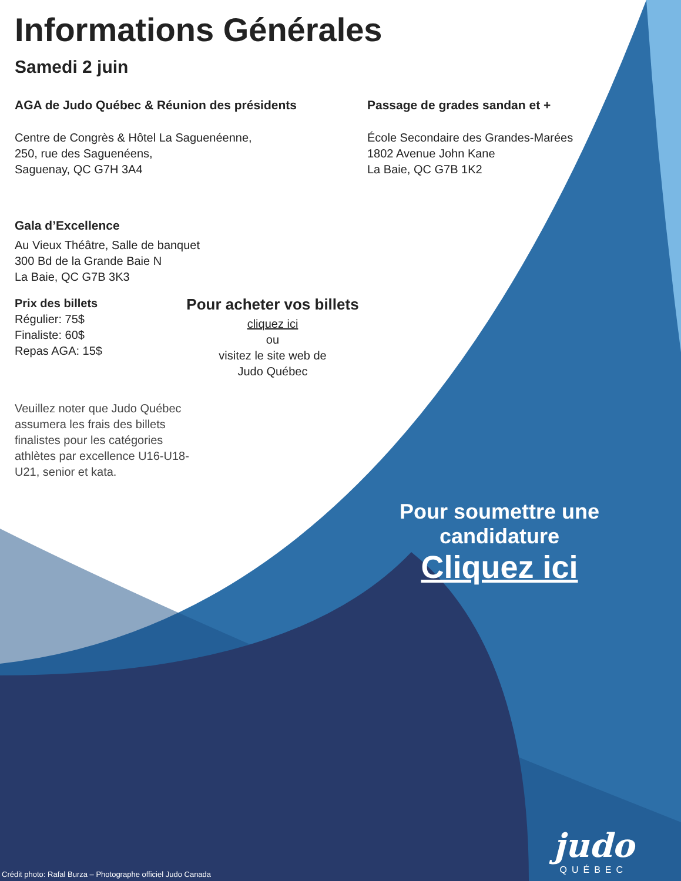Informations Générales
Samedi 2 juin
AGA de Judo Québec & Réunion des présidents
Centre de Congrès & Hôtel La Saguenéenne,
250, rue des Saguenéens,
Saguenay, QC G7H 3A4
Passage de grades sandan et +
École Secondaire des Grandes-Marées
1802 Avenue John Kane
La Baie, QC G7B 1K2
Gala d’Excellence
Au Vieux Théâtre, Salle de banquet
300 Bd de la Grande Baie N
La Baie, QC G7B 3K3
Prix des billets
Régulier: 75$
Finaliste: 60$
Repas AGA: 15$
Pour acheter vos billets
cliquez ici
ou
visitez le site web de
Judo Québec
Veuillez noter que Judo Québec assumera les frais des billets finalistes pour les catégories athlètes par excellence U16-U18-U21, senior et kata.
Pour soumettre une candidature
Cliquez ici
Crédit photo: Rafal Burza – Photographe officiel Judo Canada
judo
QUÉBEC